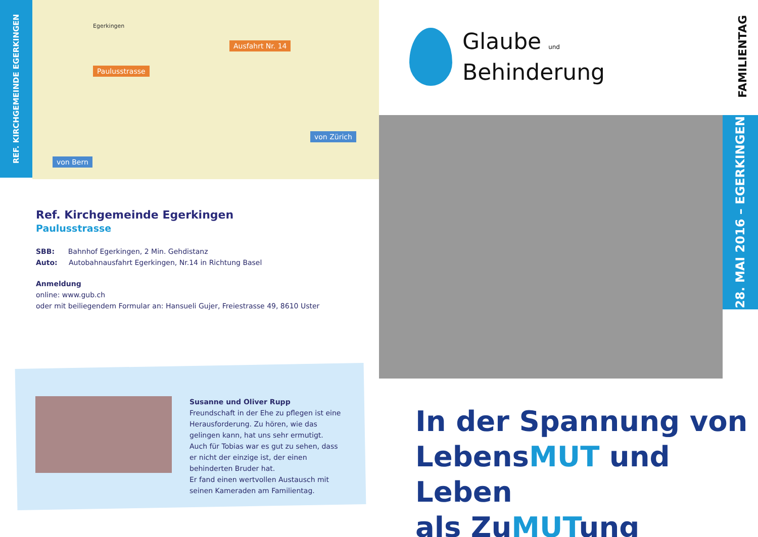REF. KIRCHGEMEINDE EGERKINGEN
Paulusstrasse
Ausfahrt Nr. 14
von Zürich
von Bern
Egerkingen
Ref. Kirchgemeinde Egerkingen
Paulusstrasse
SBB: Bahnhof Egerkingen, 2 Min. Gehdistanz
Auto: Autobahnausfahrt Egerkingen, Nr.14 in Richtung Basel
Anmeldung
online: www.gub.ch
oder mit beiliegendem Formular an: Hansueli Gujer, Freiestrasse 49, 8610 Uster
Susanne und Oliver Rupp
Freundschaft in der Ehe zu pflegen ist eine Herausforderung. Zu hören, wie das gelingen kann, hat uns sehr ermutigt. Auch für Tobias war es gut zu sehen, dass er nicht der einzige ist, der einen behinderten Bruder hat.
Er fand einen wertvollen Austausch mit seinen Kameraden am Familientag.
Glaube und
Behinderung
FAMILIENTAG
28. MAI 2016 – EGERKINGEN
In der Spannung von
LebensMUT und Leben
als ZuMUTung